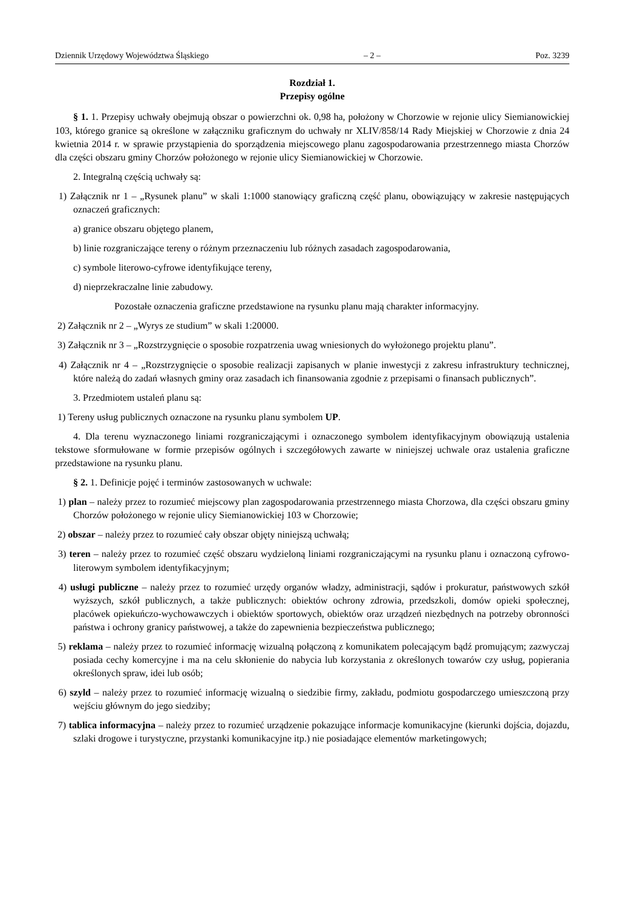Dziennik Urzędowy Województwa Śląskiego – 2 – Poz. 3239
Rozdział 1.
Przepisy ogólne
§ 1. 1. Przepisy uchwały obejmują obszar o powierzchni ok. 0,98 ha, położony w Chorzowie w rejonie ulicy Siemianowickiej 103, którego granice są określone w załączniku graficznym do uchwały nr XLIV/858/14 Rady Miejskiej w Chorzowie z dnia 24 kwietnia 2014 r. w sprawie przystąpienia do sporządzenia miejscowego planu zagospodarowania przestrzennego miasta Chorzów dla części obszaru gminy Chorzów położonego w rejonie ulicy Siemianowickiej w Chorzowie.
2. Integralną częścią uchwały są:
1) Załącznik nr 1 – „Rysunek planu” w skali 1:1000 stanowiący graficzną część planu, obowiązujący w zakresie następujących oznaczeń graficznych:
a) granice obszaru objętego planem,
b) linie rozgraniczające tereny o różnym przeznaczeniu lub różnych zasadach zagospodarowania,
c) symbole literowo-cyfrowe identyfikujące tereny,
d) nieprzekraczalne linie zabudowy.
Pozostałe oznaczenia graficzne przedstawione na rysunku planu mają charakter informacyjny.
2) Załącznik nr 2 – „Wyrys ze studium” w skali 1:20000.
3) Załącznik nr 3 – „Rozstrzygnięcie o sposobie rozpatrzenia uwag wniesionych do wyłożonego projektu planu”.
4) Załącznik nr 4 – „Rozstrzygnięcie o sposobie realizacji zapisanych w planie inwestycji z zakresu infrastruktury technicznej, które należą do zadań własnych gminy oraz zasadach ich finansowania zgodnie z przepisami o finansach publicznych”.
3. Przedmiotem ustaleń planu są:
1) Tereny usług publicznych oznaczone na rysunku planu symbolem UP.
4. Dla terenu wyznaczonego liniami rozgraniczającymi i oznaczonego symbolem identyfikacyjnym obowiązują ustalenia tekstowe sformułowane w formie przepisów ogólnych i szczegółowych zawarte w niniejszej uchwale oraz ustalenia graficzne przedstawione na rysunku planu.
§ 2. 1. Definicje pojęć i terminów zastosowanych w uchwale:
1) plan – należy przez to rozumieć miejscowy plan zagospodarowania przestrzennego miasta Chorzowa, dla części obszaru gminy Chorzów położonego w rejonie ulicy Siemianowickiej 103 w Chorzowie;
2) obszar – należy przez to rozumieć cały obszar objęty niniejszą uchwałą;
3) teren – należy przez to rozumieć część obszaru wydzieloną liniami rozgraniczającymi na rysunku planu i oznaczoną cyfrowo-literowym symbolem identyfikacyjnym;
4) usługi publiczne – należy przez to rozumieć urzędy organów władzy, administracji, sądów i prokuratur, państwowych szkół wyższych, szkół publicznych, a także publicznych: obiektów ochrony zdrowia, przedszkoli, domów opieki społecznej, placówek opiekuńczo-wychowawczych i obiektów sportowych, obiektów oraz urządzeń niezbędnych na potrzeby obronności państwa i ochrony granicy państwowej, a także do zapewnienia bezpieczeństwa publicznego;
5) reklama – należy przez to rozumieć informację wizualną połączoną z komunikatem polecającym bądź promującym; zazwyczaj posiada cechy komercyjne i ma na celu skłonienie do nabycia lub korzystania z określonych towarów czy usług, popierania określonych spraw, idei lub osób;
6) szyld – należy przez to rozumieć informację wizualną o siedzibie firmy, zakładu, podmiotu gospodarczego umieszczoną przy wejściu głównym do jego siedziby;
7) tablica informacyjna – należy przez to rozumieć urządzenie pokazujące informacje komunikacyjne (kierunki dojścia, dojazdu, szlaki drogowe i turystyczne, przystanki komunikacyjne itp.) nie posiadające elementów marketingowych;